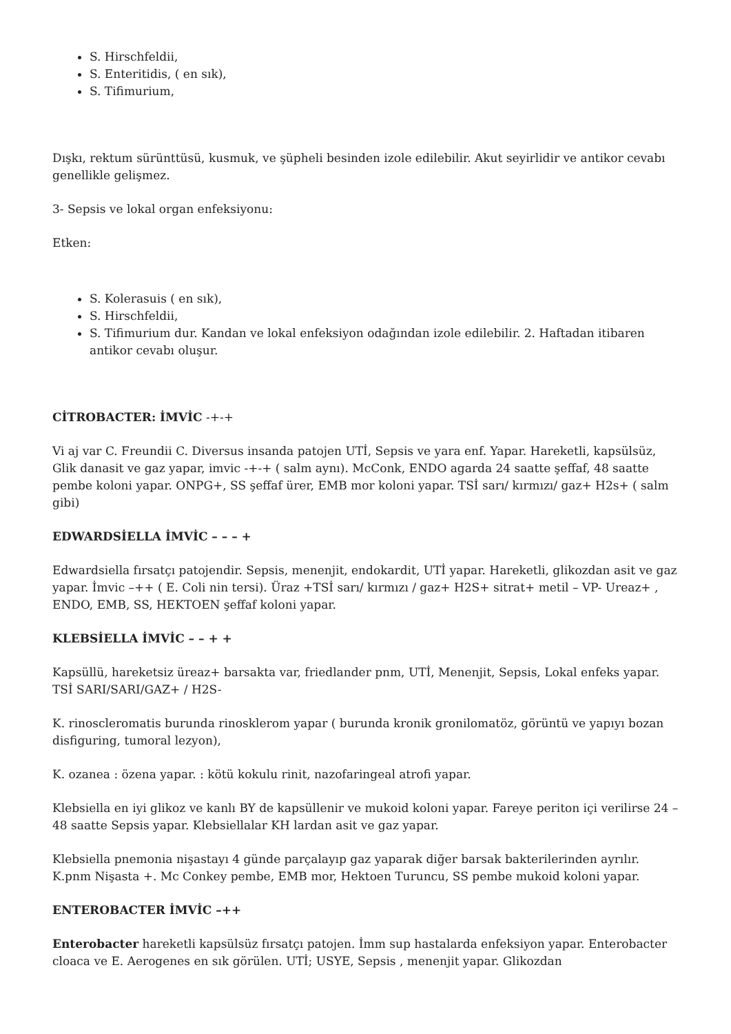S. Hirschfeldii,
S. Enteritidis, ( en sık),
S. Tifimurium,
Dışkı, rektum sürünttüsü, kusmuk, ve şüpheli besinden izole edilebilir. Akut seyirlidir ve antikor cevabı genellikle gelişmez.
3- Sepsis ve lokal organ enfeksiyonu:
Etken:
S. Kolerasuis ( en sık),
S. Hirschfeldii,
S. Tifimurium dur. Kandan ve lokal enfeksiyon odağından izole edilebilir. 2. Haftadan itibaren antikor cevabı oluşur.
CİTROBACTER: İMVİC -+-+
Vi aj var C. Freundii C. Diversus insanda patojen UTİ, Sepsis ve yara enf. Yapar. Hareketli, kapsülsüz, Glik danasit ve gaz yapar, imvic -+-+ ( salm aynı). McConk, ENDO agarda 24 saatte şeffaf, 48 saatte pembe koloni yapar. ONPG+, SS şeffaf ürer, EMB mor koloni yapar. TSİ sarı/ kırmızı/ gaz+ H2s+ ( salm gibi)
EDWARDSİELLA İMVİC – – – +
Edwardsiella fırsatçı patojendir. Sepsis, menenjit, endokardit, UTİ yapar. Hareketli, glikozdan asit ve gaz yapar. İmvic –++ ( E. Coli nin tersi). Üraz +TSİ sarı/ kırmızı / gaz+ H2S+ sitrat+ metil – VP- Ureaz+ , ENDO, EMB, SS, HEKTOEN şeffaf koloni yapar.
KLEBSİELLA İMVİC – – + +
Kapsüllü, hareketsiz üreaz+ barsakta var, friedlander pnm, UTİ, Menenjit, Sepsis, Lokal enfeks yapar. TSİ SARI/SARI/GAZ+ / H2S-
K. rinoscleromatis burunda rinosklerom yapar ( burunda kronik gronilomatöz, görüntü ve yapıyı bozan disfiguring, tumoral lezyon),
K. ozanea : özena yapar. : kötü kokulu rinit, nazofaringeal atrofi yapar.
Klebsiella en iyi glikoz ve kanlı BY de kapsüllenir ve mukoid koloni yapar. Fareye periton içi verilirse 24 – 48 saatte Sepsis yapar. Klebsiellalar KH lardan asit ve gaz yapar.
Klebsiella pnemonia nişastayı 4 günde parçalayıp gaz yaparak diğer barsak bakterilerinden ayrılır. K.pnm Nişasta +. Mc Conkey pembe, EMB mor, Hektoen Turuncu, SS pembe mukoid koloni yapar.
ENTEROBACTER İMVİC –++
Enterobacter hareketli kapsülsüz fırsatçı patojen. İmm sup hastalarda enfeksiyon yapar. Enterobacter cloaca ve E. Aerogenes en sık görülen. UTİ; USYE, Sepsis , menenjit yapar. Glikozdan